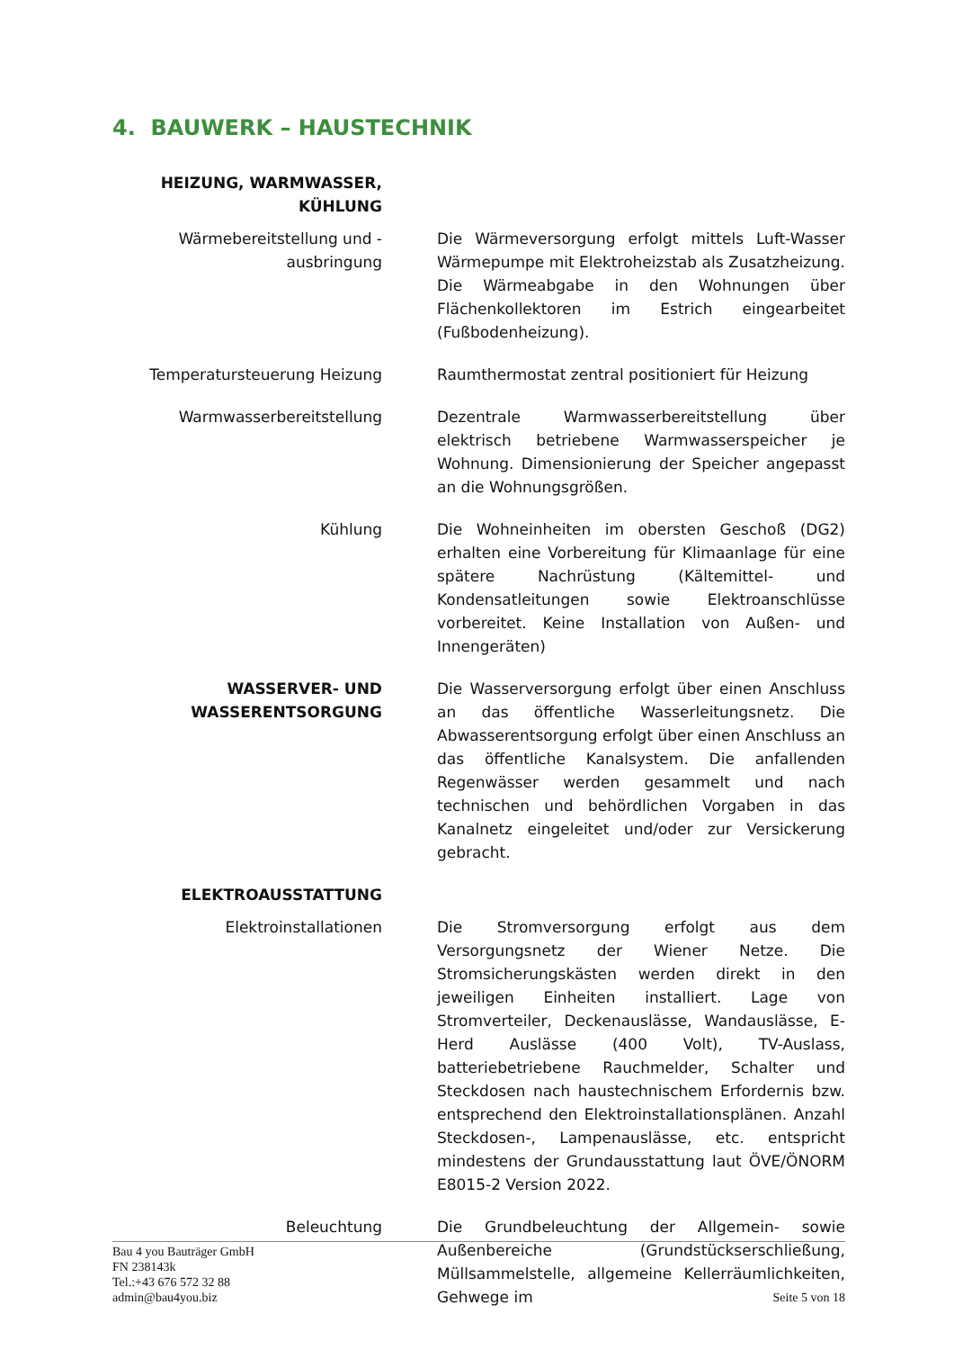4. BAUWERK – HAUSTECHNIK
HEIZUNG, WARMWASSER, KÜHLUNG
Wärmebereitstellung und -ausbringung
Die Wärmeversorgung erfolgt mittels Luft-Wasser Wärmepumpe mit Elektroheizstab als Zusatzheizung. Die Wärmeabgabe in den Wohnungen über Flächenkollektoren im Estrich eingearbeitet (Fußbodenheizung).
Temperatursteuerung Heizung Raumthermostat zentral positioniert für Heizung
Warmwasserbereitstellung Dezentrale Warmwasserbereitstellung über elektrisch betriebene Warmwasserspeicher je Wohnung. Dimensionierung der Speicher angepasst an die Wohnungsgrößen.
Kühlung Die Wohneinheiten im obersten Geschoß (DG2) erhalten eine Vorbereitung für Klimaanlage für eine spätere Nachrüstung (Kältemittel- und Kondensatleitungen sowie Elektroanschlüsse vorbereitet. Keine Installation von Außen- und Innengeräten)
WASSERVER- UND WASSERENTSORGUNG
Die Wasserversorgung erfolgt über einen Anschluss an das öffentliche Wasserleitungsnetz. Die Abwasserentsorgung erfolgt über einen Anschluss an das öffentliche Kanalsystem. Die anfallenden Regenwässer werden gesammelt und nach technischen und behördlichen Vorgaben in das Kanalnetz eingeleitet und/oder zur Versickerung gebracht.
ELEKTROAUSSTATTUNG
Elektroinstallationen Die Stromversorgung erfolgt aus dem Versorgungsnetz der Wiener Netze. Die Stromsicherungskästen werden direkt in den jeweiligen Einheiten installiert. Lage von Stromverteiler, Deckenauslässe, Wandauslässe, E-Herd Auslässe (400 Volt), TV-Auslass, batteriebetriebene Rauchmelder, Schalter und Steckdosen nach haustechnischem Erfordernis bzw. entsprechend den Elektroinstallationsplänen. Anzahl Steckdosen-, Lampenauslässe, etc. entspricht mindestens der Grundausstattung laut ÖVE/ÖNORM E8015-2 Version 2022.
Beleuchtung Die Grundbeleuchtung der Allgemein- sowie Außenbereiche (Grundstückserschließung, Müllsammelstelle, allgemeine Kellerräumlichkeiten, Gehwege im
Bau 4 you Bauträger GmbH
FN 238143k
Tel.:+43 676 572 32 88
admin@bau4you.biz
Seite 5 von 18